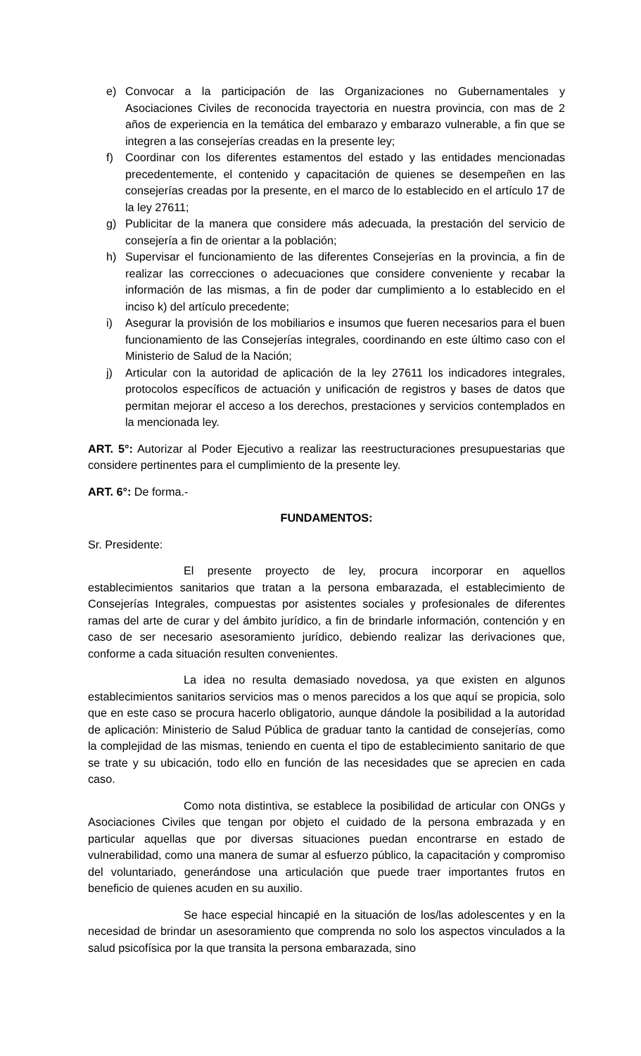e) Convocar a la participación de las Organizaciones no Gubernamentales y Asociaciones Civiles de reconocida trayectoria en nuestra provincia, con mas de 2 años de experiencia en la temática del embarazo y embarazo vulnerable, a fin que se integren a las consejerías creadas en la presente ley;
f) Coordinar con los diferentes estamentos del estado y las entidades mencionadas precedentemente, el contenido y capacitación de quienes se desempeñen en las consejerías creadas por la presente, en el marco de lo establecido en el artículo 17 de la ley 27611;
g) Publicitar de la manera que considere más adecuada, la prestación del servicio de consejería a fin de orientar a la población;
h) Supervisar el funcionamiento de las diferentes Consejerías en la provincia, a fin de realizar las correcciones o adecuaciones que considere conveniente y recabar la información de las mismas, a fin de poder dar cumplimiento a lo establecido en el inciso k) del artículo precedente;
i) Asegurar la provisión de los mobiliarios e insumos que fueren necesarios para el buen funcionamiento de las Consejerías integrales, coordinando en este último caso con el Ministerio de Salud de la Nación;
j) Articular con la autoridad de aplicación de la ley 27611 los indicadores integrales, protocolos específicos de actuación y unificación de registros y bases de datos que permitan mejorar el acceso a los derechos, prestaciones y servicios contemplados en la mencionada ley.
ART. 5°: Autorizar al Poder Ejecutivo a realizar las reestructuraciones presupuestarias que considere pertinentes para el cumplimiento de la presente ley.
ART. 6°: De forma.-
FUNDAMENTOS:
Sr. Presidente:
El presente proyecto de ley, procura incorporar en aquellos establecimientos sanitarios que tratan a la persona embarazada, el establecimiento de Consejerías Integrales, compuestas por asistentes sociales y profesionales de diferentes ramas del arte de curar y del ámbito jurídico, a fin de brindarle información, contención y en caso de ser necesario asesoramiento jurídico, debiendo realizar las derivaciones que, conforme a cada situación resulten convenientes.
La idea no resulta demasiado novedosa, ya que existen en algunos establecimientos sanitarios servicios mas o menos parecidos a los que aquí se propicia, solo que en este caso se procura hacerlo obligatorio, aunque dándole la posibilidad a la autoridad de aplicación: Ministerio de Salud Pública de graduar tanto la cantidad de consejerías, como la complejidad de las mismas, teniendo en cuenta el tipo de establecimiento sanitario de que se trate y su ubicación, todo ello en función de las necesidades que se aprecien en cada caso.
Como nota distintiva, se establece la posibilidad de articular con ONGs y Asociaciones Civiles que tengan por objeto el cuidado de la persona embrazada y en particular aquellas que por diversas situaciones puedan encontrarse en estado de vulnerabilidad, como una manera de sumar al esfuerzo público, la capacitación y compromiso del voluntariado, generándose una articulación que puede traer importantes frutos en beneficio de quienes acuden en su auxilio.
Se hace especial hincapié en la situación de los/las adolescentes y en la necesidad de brindar un asesoramiento que comprenda no solo los aspectos vinculados a la salud psicofísica por la que transita la persona embarazada, sino